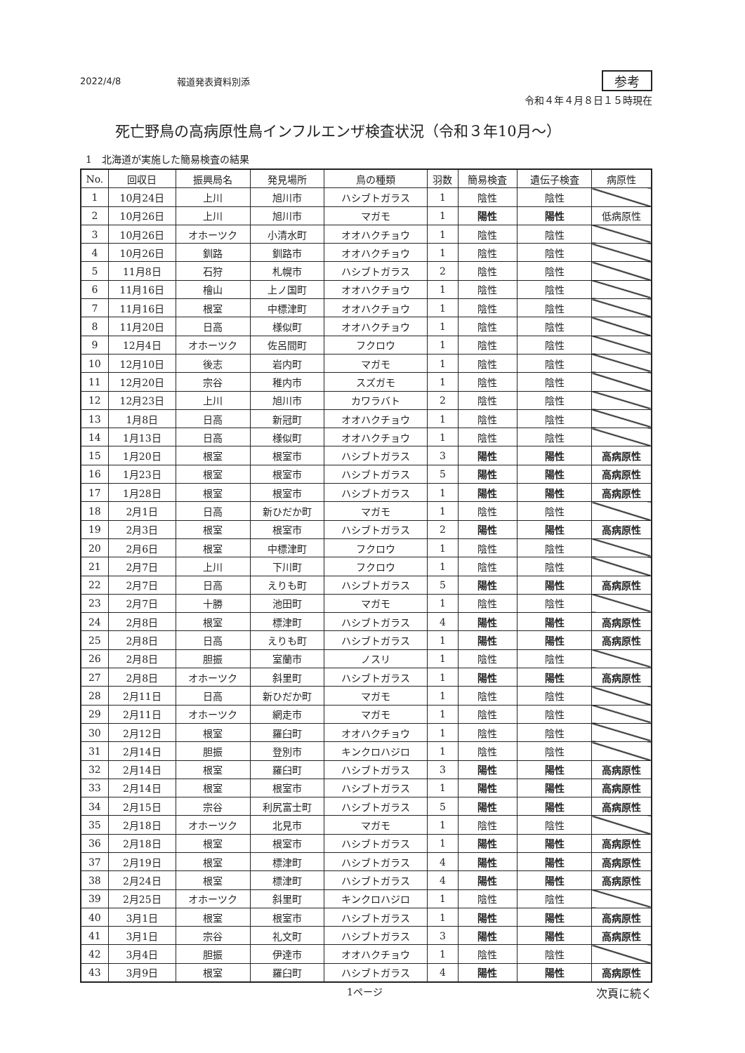2022/4/8 報道発表資料別添 参考
令和４年４月８日１５時現在
死亡野鳥の高病原性鳥インフルエンザ検査状況（令和３年10月～）
1　北海道が実施した簡易検査の結果
| No. | 回収日 | 振興局名 | 発見場所 | 鳥の種類 | 羽数 | 簡易検査 | 遺伝子検査 | 病原性 |
| --- | --- | --- | --- | --- | --- | --- | --- | --- |
| 1 | 10月24日 | 上川 | 旭川市 | ハシブトガラス | 1 | 陰性 | 陰性 | |
| 2 | 10月26日 | 上川 | 旭川市 | マガモ | 1 | 陽性 | 陽性 | 低病原性 |
| 3 | 10月26日 | オホーツク | 小清水町 | オオハクチョウ | 1 | 陰性 | 陰性 | |
| 4 | 10月26日 | 釧路 | 釧路市 | オオハクチョウ | 1 | 陰性 | 陰性 | |
| 5 | 11月8日 | 石狩 | 札幌市 | ハシブトガラス | 2 | 陰性 | 陰性 | |
| 6 | 11月16日 | 檜山 | 上ノ国町 | オオハクチョウ | 1 | 陰性 | 陰性 | |
| 7 | 11月16日 | 根室 | 中標津町 | オオハクチョウ | 1 | 陰性 | 陰性 | |
| 8 | 11月20日 | 日高 | 様似町 | オオハクチョウ | 1 | 陰性 | 陰性 | |
| 9 | 12月4日 | オホーツク | 佐呂間町 | フクロウ | 1 | 陰性 | 陰性 | |
| 10 | 12月10日 | 後志 | 岩内町 | マガモ | 1 | 陰性 | 陰性 | |
| 11 | 12月20日 | 宗谷 | 稚内市 | スズガモ | 1 | 陰性 | 陰性 | |
| 12 | 12月23日 | 上川 | 旭川市 | カワラバト | 2 | 陰性 | 陰性 | |
| 13 | 1月8日 | 日高 | 新冠町 | オオハクチョウ | 1 | 陰性 | 陰性 | |
| 14 | 1月13日 | 日高 | 様似町 | オオハクチョウ | 1 | 陰性 | 陰性 | |
| 15 | 1月20日 | 根室 | 根室市 | ハシブトガラス | 3 | 陽性 | 陽性 | 高病原性 |
| 16 | 1月23日 | 根室 | 根室市 | ハシブトガラス | 5 | 陽性 | 陽性 | 高病原性 |
| 17 | 1月28日 | 根室 | 根室市 | ハシブトガラス | 1 | 陽性 | 陽性 | 高病原性 |
| 18 | 2月1日 | 日高 | 新ひだか町 | マガモ | 1 | 陰性 | 陰性 | |
| 19 | 2月3日 | 根室 | 根室市 | ハシブトガラス | 2 | 陽性 | 陽性 | 高病原性 |
| 20 | 2月6日 | 根室 | 中標津町 | フクロウ | 1 | 陰性 | 陰性 | |
| 21 | 2月7日 | 上川 | 下川町 | フクロウ | 1 | 陰性 | 陰性 | |
| 22 | 2月7日 | 日高 | えりも町 | ハシブトガラス | 5 | 陽性 | 陽性 | 高病原性 |
| 23 | 2月7日 | 十勝 | 池田町 | マガモ | 1 | 陰性 | 陰性 | |
| 24 | 2月8日 | 根室 | 標津町 | ハシブトガラス | 4 | 陽性 | 陽性 | 高病原性 |
| 25 | 2月8日 | 日高 | えりも町 | ハシブトガラス | 1 | 陽性 | 陽性 | 高病原性 |
| 26 | 2月8日 | 胆振 | 室蘭市 | ノスリ | 1 | 陰性 | 陰性 | |
| 27 | 2月8日 | オホーツク | 斜里町 | ハシブトガラス | 1 | 陽性 | 陽性 | 高病原性 |
| 28 | 2月11日 | 日高 | 新ひだか町 | マガモ | 1 | 陰性 | 陰性 | |
| 29 | 2月11日 | オホーツク | 網走市 | マガモ | 1 | 陰性 | 陰性 | |
| 30 | 2月12日 | 根室 | 羅臼町 | オオハクチョウ | 1 | 陰性 | 陰性 | |
| 31 | 2月14日 | 胆振 | 登別市 | キンクロハジロ | 1 | 陰性 | 陰性 | |
| 32 | 2月14日 | 根室 | 羅臼町 | ハシブトガラス | 3 | 陽性 | 陽性 | 高病原性 |
| 33 | 2月14日 | 根室 | 根室市 | ハシブトガラス | 1 | 陽性 | 陽性 | 高病原性 |
| 34 | 2月15日 | 宗谷 | 利尻富士町 | ハシブトガラス | 5 | 陽性 | 陽性 | 高病原性 |
| 35 | 2月18日 | オホーツク | 北見市 | マガモ | 1 | 陰性 | 陰性 | |
| 36 | 2月18日 | 根室 | 根室市 | ハシブトガラス | 1 | 陽性 | 陽性 | 高病原性 |
| 37 | 2月19日 | 根室 | 標津町 | ハシブトガラス | 4 | 陽性 | 陽性 | 高病原性 |
| 38 | 2月24日 | 根室 | 標津町 | ハシブトガラス | 4 | 陽性 | 陽性 | 高病原性 |
| 39 | 2月25日 | オホーツク | 斜里町 | キンクロハジロ | 1 | 陰性 | 陰性 | |
| 40 | 3月1日 | 根室 | 根室市 | ハシブトガラス | 1 | 陽性 | 陽性 | 高病原性 |
| 41 | 3月1日 | 宗谷 | 礼文町 | ハシブトガラス | 3 | 陽性 | 陽性 | 高病原性 |
| 42 | 3月4日 | 胆振 | 伊達市 | オオハクチョウ | 1 | 陰性 | 陰性 | |
| 43 | 3月9日 | 根室 | 羅臼町 | ハシブトガラス | 4 | 陽性 | 陽性 | 高病原性 |
1ページ 次頁に続く